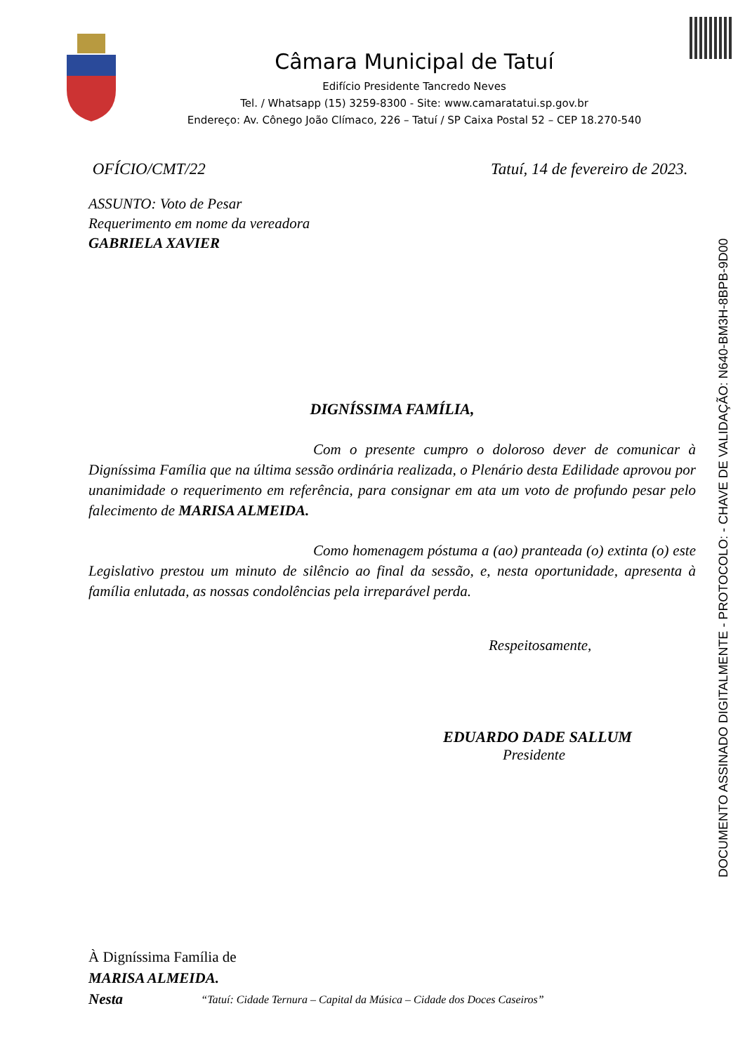Câmara Municipal de Tatuí
Edifício Presidente Tancredo Neves
Tel. / Whatsapp (15) 3259-8300 - Site: www.camaratatui.sp.gov.br
Endereço: Av. Cônego João Clímaco, 226 – Tatuí / SP Caixa Postal 52 – CEP 18.270-540
DOCUMENTO ASSINADO DIGITALMENTE - PROTOCOLO: - CHAVE DE VALIDAÇÃO: N640-BM3H-8BPB-9D00
OFÍCIO/CMT/22 Tatuí, 14 de fevereiro de 2023.
ASSUNTO: Voto de Pesar
Requerimento em nome da vereadora
GABRIELA XAVIER
DIGNÍSSIMA FAMÍLIA,
Com o presente cumpro o doloroso dever de comunicar à Digníssima Família que na última sessão ordinária realizada, o Plenário desta Edilidade aprovou por unanimidade o requerimento em referência, para consignar em ata um voto de profundo pesar pelo falecimento de MARISA ALMEIDA.
Como homenagem póstuma a (ao) pranteada (o) extinta (o) este Legislativo prestou um minuto de silêncio ao final da sessão, e, nesta oportunidade, apresenta à família enlutada, as nossas condolências pela irreparável perda.
Respeitosamente,
EDUARDO DADE SALLUM
Presidente
À Digníssima Família de
MARISA ALMEIDA.
Nesta
“Tatuí: Cidade Ternura – Capital da Música – Cidade dos Doces Caseiros”